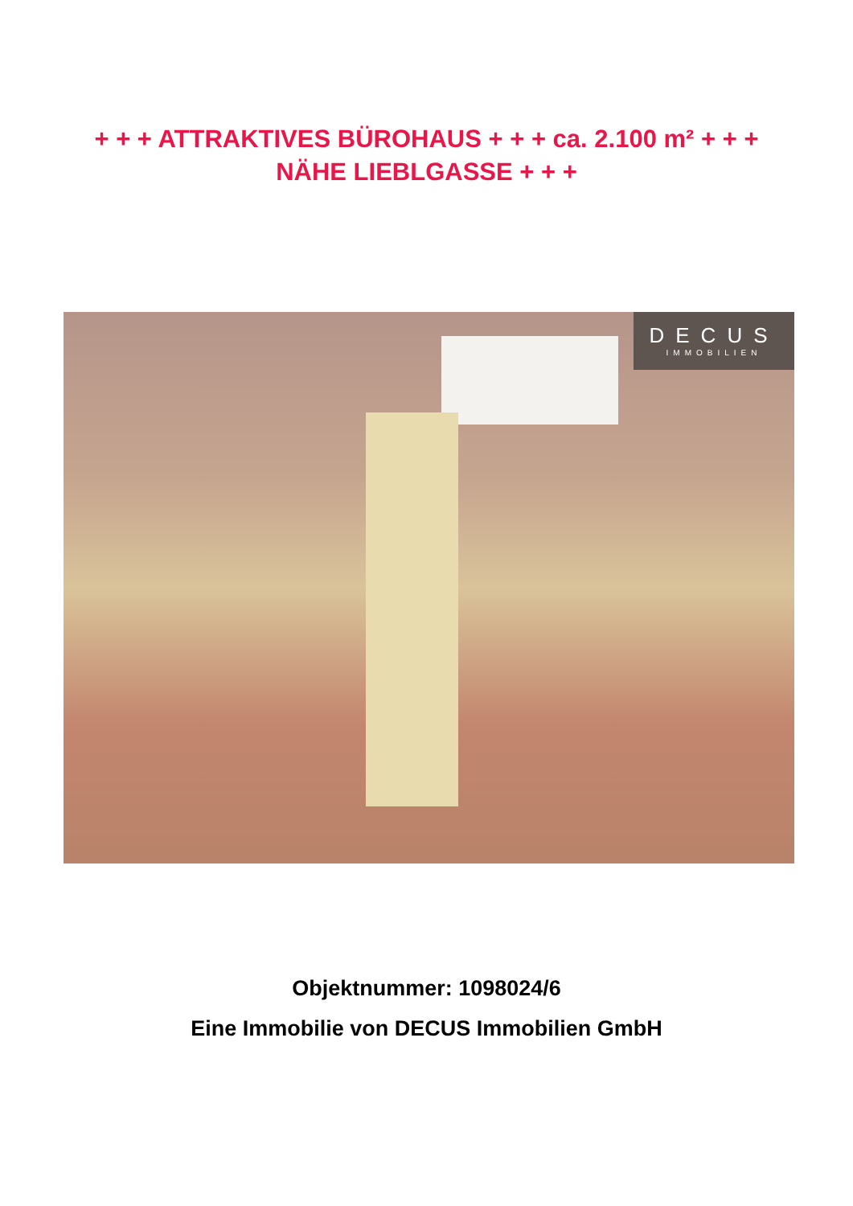+ + + ATTRAKTIVES BÜROHAUS + + + ca. 2.100 m² + + +
NÄHE LIEBLGASSE + + +
DECUS
IMMOBILIEN
Objektnummer: 1098024/6
Eine Immobilie von DECUS Immobilien GmbH